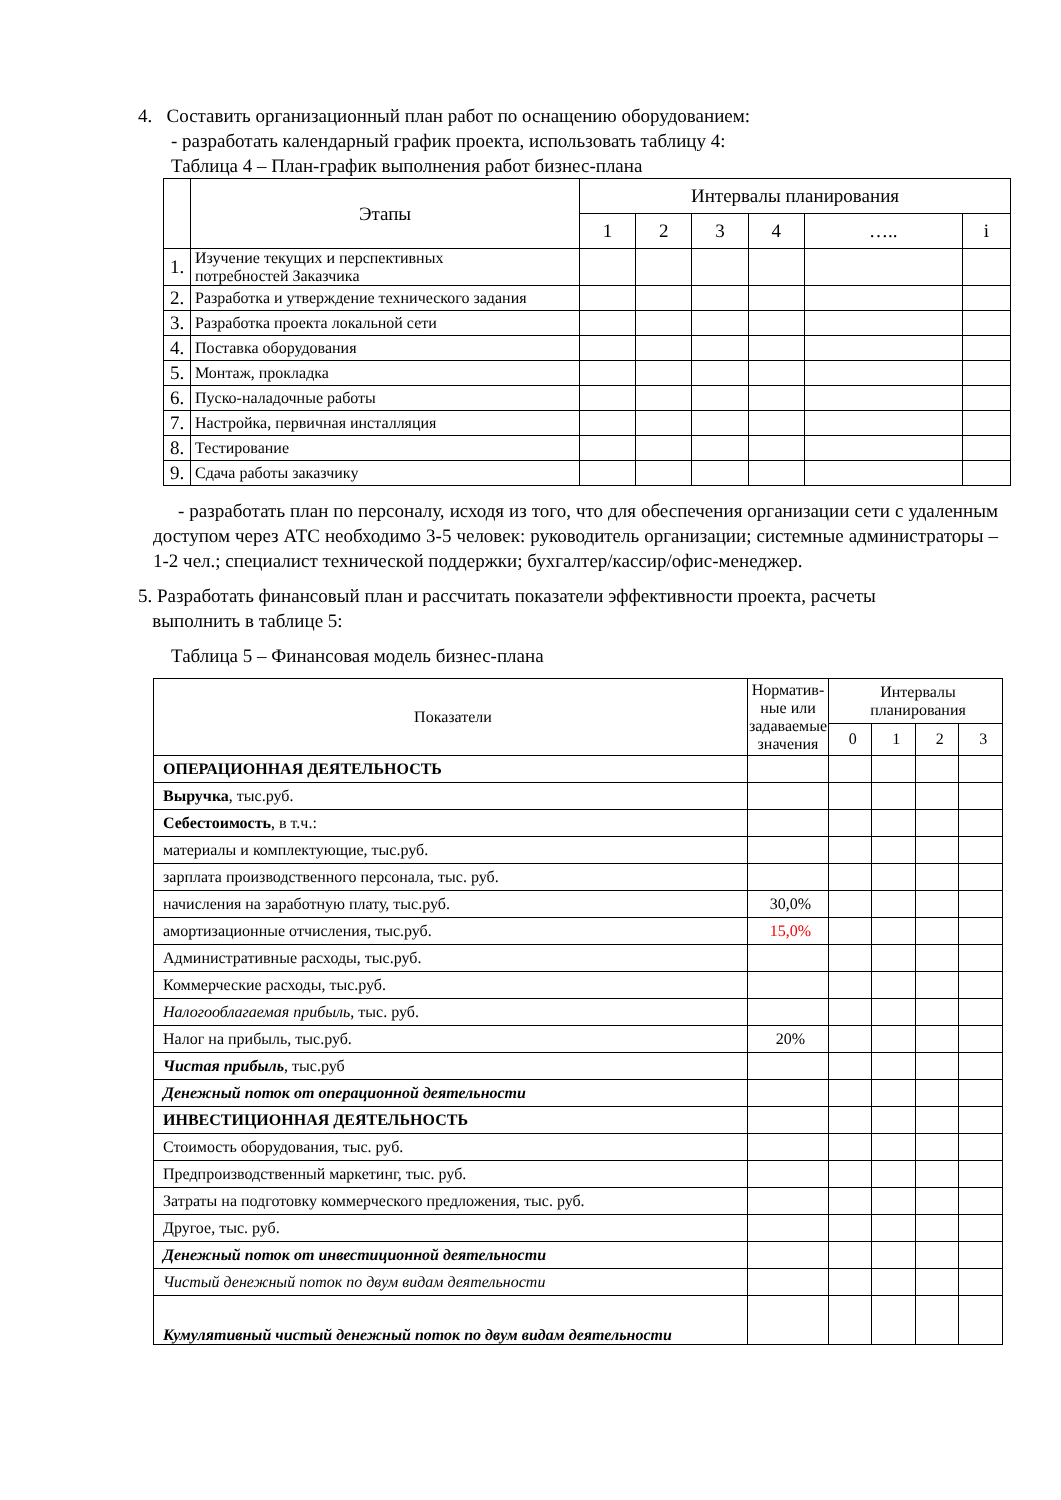4. Составить организационный план работ по оснащению оборудованием:
- разработать календарный график проекта, использовать таблицу 4:
Таблица 4 – План-график выполнения работ бизнес-плана
| | Этапы | Интервалы планирования | | | | | |
| | | 1 | 2 | 3 | 4 | ….. | i |
| 1. | Изучение текущих и перспективных потребностей Заказчика | | | | | | |
| 2. | Разработка и утверждение технического задания | | | | | | |
| 3. | Разработка проекта локальной сети | | | | | | |
| 4. | Поставка оборудования | | | | | | |
| 5. | Монтаж, прокладка | | | | | | |
| 6. | Пуско-наладочные работы | | | | | | |
| 7. | Настройка, первичная инсталляция | | | | | | |
| 8. | Тестирование | | | | | | |
| 9. | Сдача работы заказчику | | | | | | |
- разработать план по персоналу, исходя из того, что для обеспечения организации сети с удаленным доступом через АТС необходимо 3-5 человек: руководитель организации; системные администраторы – 1-2 чел.; специалист технической поддержки; бухгалтер/кассир/офис-менеджер.
5. Разработать финансовый план и рассчитать показатели эффективности проекта, расчеты
выполнить в таблице 5:
Таблица 5 – Финансовая модель бизнес-плана
| Показатели | Норматив-ные или задаваемые значения | Интервалы планирования | | | |
| | | 0 | 1 | 2 | 3 |
| ОПЕРАЦИОННАЯ ДЕЯТЕЛЬНОСТЬ | | | | | |
| Выручка , тыс.руб. | | | | | |
| Себестоимость , в т.ч.: | | | | | |
| материалы и комплектующие, тыс.руб. | | | | | |
| зарплата производственного персонала, тыс. руб. | | | | | |
| начисления на заработную плату, тыс.руб. | 30,0% | | | | |
| амортизационные отчисления, тыс.руб. | 15,0% | | | | |
| Административные расходы, тыс.руб. | | | | | |
| Коммерческие расходы, тыс.руб. | | | | | |
| Налогооблагаемая прибыль , тыс. руб. | | | | | |
| Налог на прибыль, тыс.руб. | 20% | | | | |
| Чистая прибыль , тыс.руб | | | | | |
| Денежный поток от операционной деятельности | | | | | |
| ИНВЕСТИЦИОННАЯ ДЕЯТЕЛЬНОСТЬ | | | | | |
| Стоимость оборудования, тыс. руб. | | | | | |
| Предпроизводственный маркетинг, тыс. руб. | | | | | |
| Затраты на подготовку коммерческого предложения, тыс. руб. | | | | | |
| Другое, тыс. руб. | | | | | |
| Денежный поток от инвестиционной деятельности | | | | | |
| Чистый денежный поток по двум видам деятельности | | | | | |
| Кумулятивный чистый денежный поток по двум видам деятельности | | | | | |